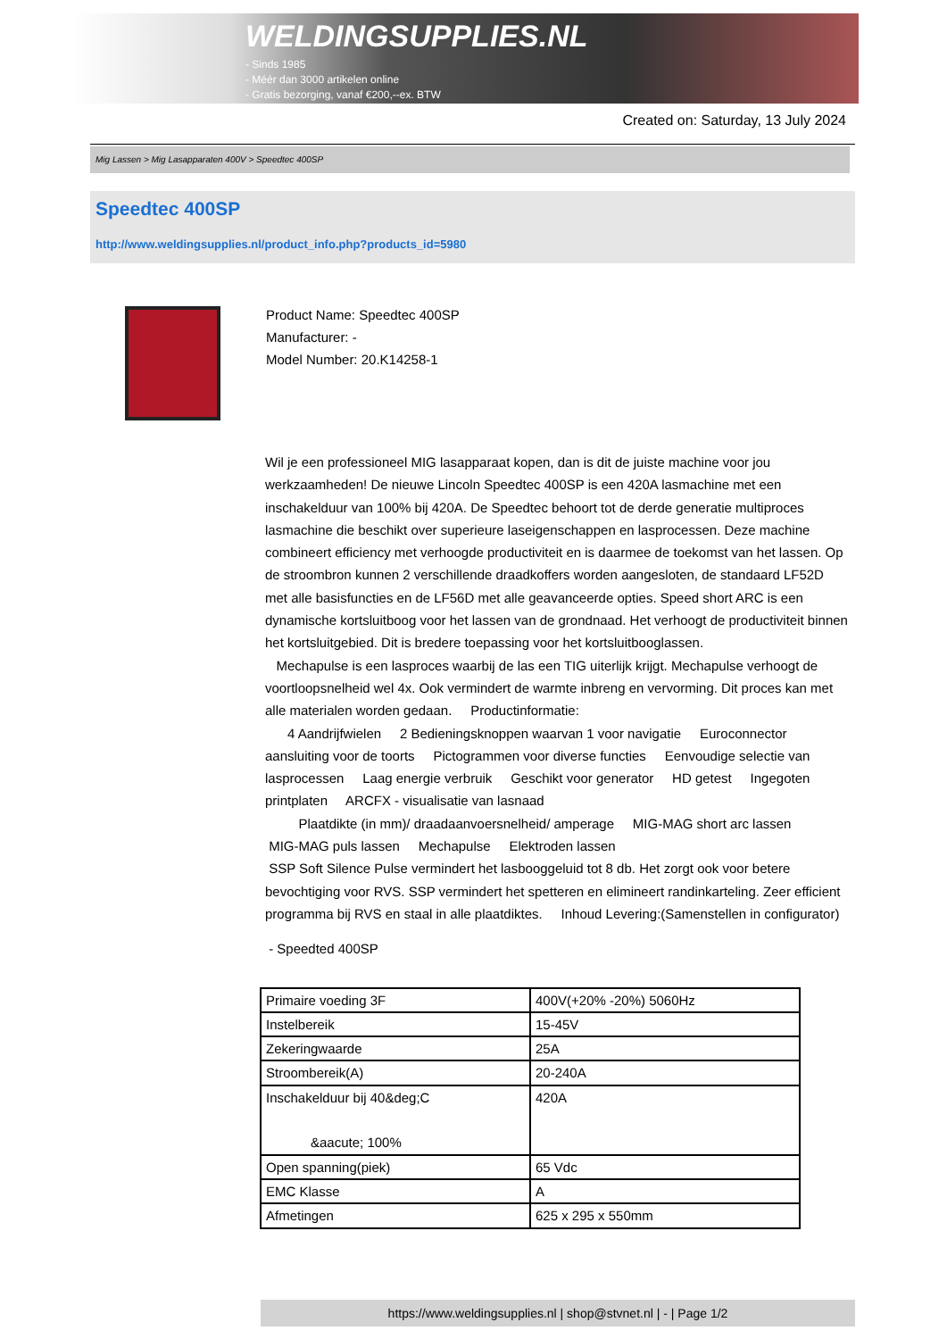WELDINGSUPPLIES.NL
- Sinds 1985
- Méér dan 3000 artikelen online
- Gratis bezorging, vanaf €200,--ex. BTW
Created on: Saturday, 13 July 2024
Mig Lassen > Mig Lasapparaten 400V > Speedtec 400SP
Speedtec 400SP
http://www.weldingsupplies.nl/product_info.php?products_id=5980
Product Name: Speedtec 400SP
Manufacturer: -
Model Number: 20.K14258-1
Wil je een professioneel MIG lasapparaat kopen, dan is dit de juiste machine voor jou werkzaamheden! De nieuwe Lincoln Speedtec 400SP is een 420A lasmachine met een inschakelduur van 100% bij 420A. De Speedtec behoort tot de derde generatie multiproces lasmachine die beschikt over superieure laseigenschappen en lasprocessen. Deze machine combineert efficiency met verhoogde productiviteit en is daarmee de toekomst van het lassen. Op de stroombron kunnen 2 verschillende draadkoffers worden aangesloten, de standaard LF52D met alle basisfuncties en de LF56D met alle geavanceerde opties. Speed short ARC is een dynamische kortsluitboog voor het lassen van de grondnaad. Het verhoogt de productiviteit binnen het kortsluitgebied. Dit is bredere toepassing voor het kortsluitbooglassen.
Mechapulse is een lasproces waarbij de las een TIG uiterlijk krijgt. Mechapulse verhoogt de voortloopsnelheid wel 4x. Ook vermindert de warmte inbreng en vervorming. Dit proces kan met alle materialen worden gedaan. Productinformatie:
4 Aandrijfwielen 2 Bedieningsknoppen waarvan 1 voor navigatie Euroconnector aansluiting voor de toorts Pictogrammen voor diverse functies Eenvoudige selectie van lasprocessen Laag energie verbruik Geschikt voor generator HD getest Ingegoten printplaten ARCFX - visualisatie van lasnaad
Plaatdikte (in mm)/ draadaanvoersnelheid/ amperage MIG-MAG short arc lassen
MIG-MAG puls lassen Mechapulse Elektroden lassen
SSP Soft Silence Pulse vermindert het lasbooggeluid tot 8 db. Het zorgt ook voor betere bevochtiging voor RVS. SSP vermindert het spetteren en elimineert randinkarteling. Zeer efficient programma bij RVS en staal in alle plaatdiktes. Inhoud Levering:(Samenstellen in configurator)
- Speedted 400SP
| Primaire voeding 3F | 400V(+20% -20%) 5060Hz |
| Instelbereik | 15-45V |
| Zekeringwaarde | 25A |
| Stroombereik(A) | 20-240A |
| Inschakelduur bij 40&deg;C &aacute; 100% | 420A |
| Open spanning(piek) | 65 Vdc |
| EMC Klasse | A |
| Afmetingen | 625 x 295 x 550mm |
https://www.weldingsupplies.nl | shop@stvnet.nl | - | Page 1/2